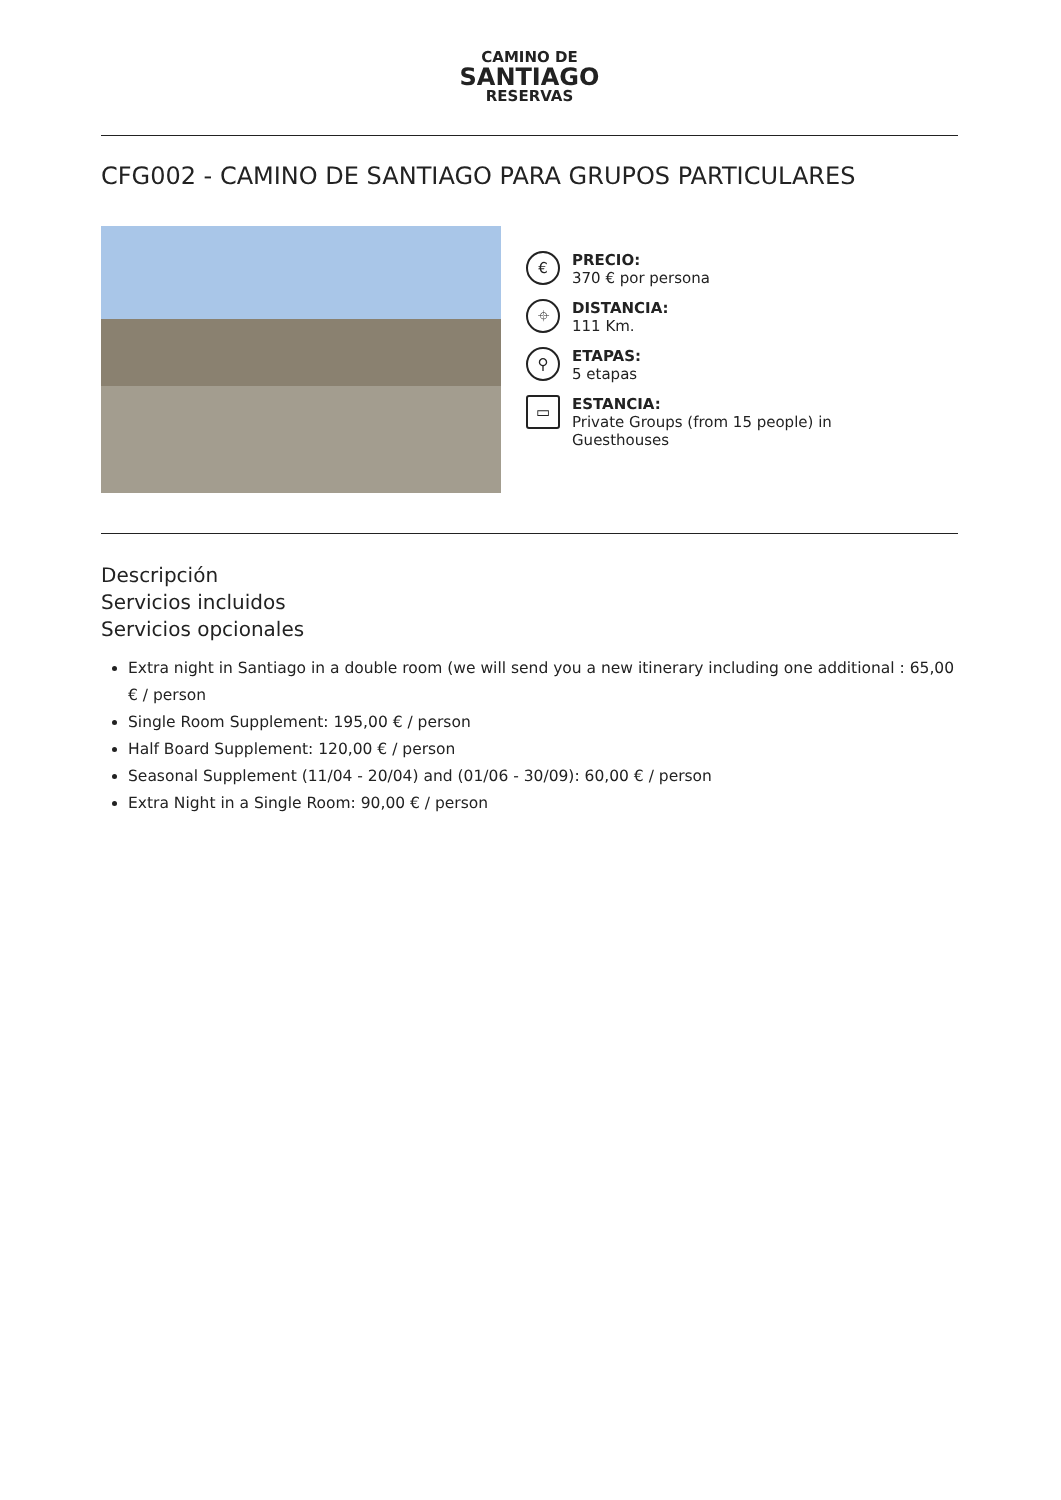CAMINO DE
SANTIAGO
RESERVAS
CFG002 - CAMINO DE SANTIAGO PARA GRUPOS PARTICULARES
€
PRECIO:
370 € por persona
⌖
DISTANCIA:
111 Km.
⚲
ETAPAS:
5 etapas
▭
ESTANCIA:
Private Groups (from 15 people) in
Guesthouses
Descripción
Servicios incluidos
Servicios opcionales
Extra night in Santiago in a double room (we will send you a new itinerary including one additional : 65,00 € / person
Single Room Supplement: 195,00 € / person
Half Board Supplement: 120,00 € / person
Seasonal Supplement (11/04 - 20/04) and (01/06 - 30/09): 60,00 € / person
Extra Night in a Single Room: 90,00 € / person